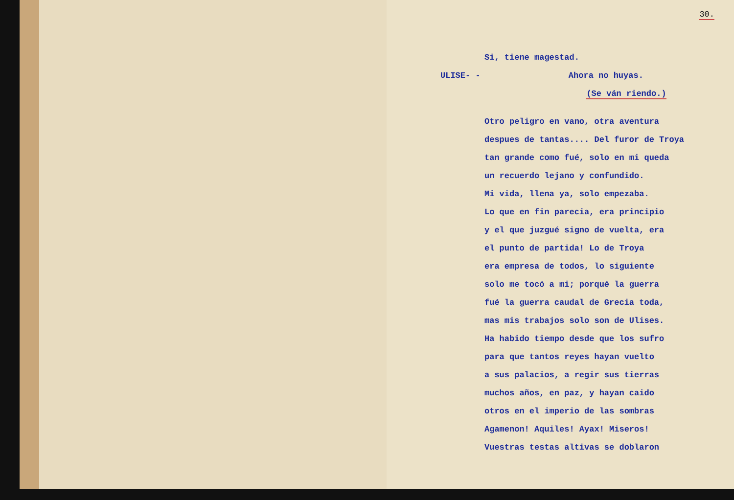30.
Si, tiene magestad.
ULISE- - Ahora no huyas.
(Se ván riendo.)
Otro peligro en vano, otra aventura
despues de tantas.... Del furor de Troya
tan grande como fué, solo en mi queda
un recuerdo lejano y confundido.
Mi vida, llena ya, solo empezaba.
Lo que en fin parecia, era principio
y el que juzgué signo de vuelta, era
el punto de partida! Lo de Troya
era empresa de todos, lo siguiente
solo me tocó a mi; porqué la guerra
fué la guerra caudal de Grecia toda,
mas mis trabajos solo son de Ulises.
Ha habido tiempo desde que los sufro
para que tantos reyes hayan vuelto
a sus palacios, a regir sus tierras
muchos años, en paz, y hayan caido
otros en el imperio de las sombras
Agamenon! Aquiles! Ayax! Miseros!
Vuestras testas altivas se doblaron